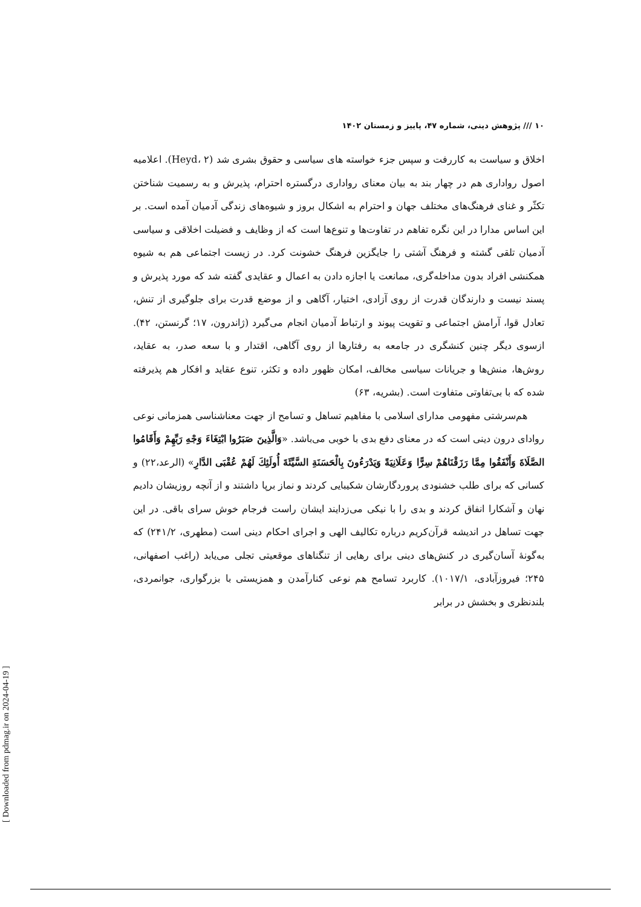۱۰ /// پژوهش دینی، شماره ۴۷، پاییز و زمستان ۱۴۰۲
اخلاق و سیاست به کاررفت و سپس جزء خواسته های سیاسی و حقوق بشری شد (Heyd، ۲). اعلامیه اصول رواداری هم در چهار بند به بیان معنای رواداری درگستره احترام، پذیرش و به رسمیت شناختن تکثّر و غنای فرهنگ‌های مختلف جهان و احترام به اشکال بروز و شیوه‌های زندگی آدمیان آمده است. بر این اساس مدارا در این نگره تفاهم در تفاوت‌ها و تنوع‌ها است که از وظایف و فضیلت اخلاقی و سیاسی آدمیان تلقی گشته و فرهنگ آشتی را جایگزین فرهنگ خشونت کرد. در زیست اجتماعی هم به شیوه همکنشی افراد بدون مداخله‌گری، ممانعت یا اجازه دادن به اعمال و عقایدی گفته شد که مورد پذیرش و پسند نیست و دارندگان قدرت از روی آزادی، اختیار، آگاهی و از موضع قدرت برای جلوگیری از تنش، تعادل قوا، آرامش اجتماعی و تقویت پیوند و ارتباط آدمیان انجام می‌گیرد (ژاندرون، ۱۷؛ گرنستن، ۴۲). ازسوی دیگر چنین کنشگری در جامعه به رفتارها از روی آگاهی، اقتدار و با سعه صدر، به عقاید، روش‌ها، منش‌ها و جریانات سیاسی مخالف، امکان ظهور داده و تکثر، تنوع عقاید و افکار هم پذیرفته شده که با بی‌تفاوتی متفاوت است. (بشریه، ۶۳)
هم‌سرشتی مفهومی مدارای اسلامی با مفاهیم تساهل و تسامح از جهت معناشناسی همزمانی نوعی روادای درون دینی است که در معنای دفع بدی با خوبی می‌باشد. «وَالَّذِينَ صَبَرُوا ابْتِغَاءَ وَجْهِ رَبِّهِمْ وَأَقَامُوا الصَّلَاةَ وَأَنْفَقُوا مِمَّا رَزَقْنَاهُمْ سِرًّا وَعَلَانِيَةً وَيَدْرَءُونَ بِالْحَسَنَةِ السَّيِّئَةَ أُولَئِكَ لَهُمْ عُقْبَى الدَّارِ» (الرعد،۲۲) و کسانی که برای طلب خشنودی پروردگارشان شکیبایی کردند و نماز برپا داشتند و از آنچه روزیشان دادیم نهان و آشکارا انفاق کردند و بدی را با نیکی می‌زدایند ایشان راست فرجام خوش سرای باقی. در این جهت تساهل در اندیشه قرآن‌کریم درباره تکالیف الهی و اجرای احکام دینی است (مطهری، ۲۴۱/۲) که به‌گونهٔ آسان‌گیری در کنش‌های دینی برای رهایی از تنگناهای موقعیتی تجلی می‌یابد (راغب اصفهانی، ۲۴۵؛ فیروزآبادی، ۱۰۱۷/۱). کاربرد تسامح هم نوعی کنارآمدن و همزیستی با بزرگواری، جوانمردی، بلندنظری و بخشش در برابر
[ Downloaded from pdmag.ir on 2024-04-19 ]